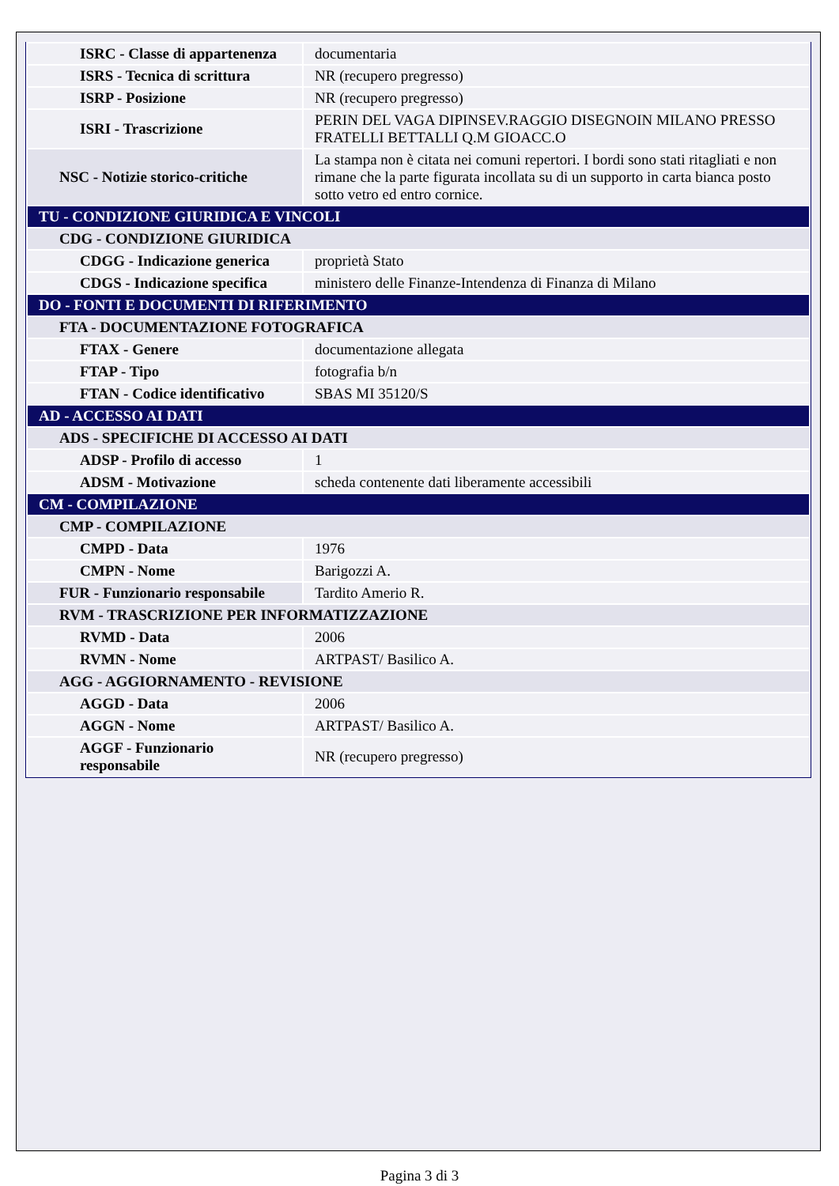| ISRC - Classe di appartenenza | documentaria |
| ISRS - Tecnica di scrittura | NR (recupero pregresso) |
| ISRP - Posizione | NR (recupero pregresso) |
| ISRI - Trascrizione | PERIN DEL VAGA DIPINSEV.RAGGIO DISEGNOIN MILANO PRESSO FRATELLI BETTALLI Q.M GIOACC.O |
| NSC - Notizie storico-critiche | La stampa non è citata nei comuni repertori. I bordi sono stati ritagliati e non rimane che la parte figurata incollata su di un supporto in carta bianca posto sotto vetro ed entro cornice. |
| TU - CONDIZIONE GIURIDICA E VINCOLI | |
| CDG - CONDIZIONE GIURIDICA | |
| CDGG - Indicazione generica | proprietà Stato |
| CDGS - Indicazione specifica | ministero delle Finanze-Intendenza di Finanza di Milano |
| DO - FONTI E DOCUMENTI DI RIFERIMENTO | |
| FTA - DOCUMENTAZIONE FOTOGRAFICA | |
| FTAX - Genere | documentazione allegata |
| FTAP - Tipo | fotografia b/n |
| FTAN - Codice identificativo | SBAS MI 35120/S |
| AD - ACCESSO AI DATI | |
| ADS - SPECIFICHE DI ACCESSO AI DATI | |
| ADSP - Profilo di accesso | 1 |
| ADSM - Motivazione | scheda contenente dati liberamente accessibili |
| CM - COMPILAZIONE | |
| CMP - COMPILAZIONE | |
| CMPD - Data | 1976 |
| CMPN - Nome | Barigozzi A. |
| FUR - Funzionario responsabile | Tardito Amerio R. |
| RVM - TRASCRIZIONE PER INFORMATIZZAZIONE | |
| RVMD - Data | 2006 |
| RVMN - Nome | ARTPAST/ Basilico A. |
| AGG - AGGIORNAMENTO - REVISIONE | |
| AGGD - Data | 2006 |
| AGGN - Nome | ARTPAST/ Basilico A. |
| AGGF - Funzionario responsabile | NR (recupero pregresso) |
Pagina 3 di 3